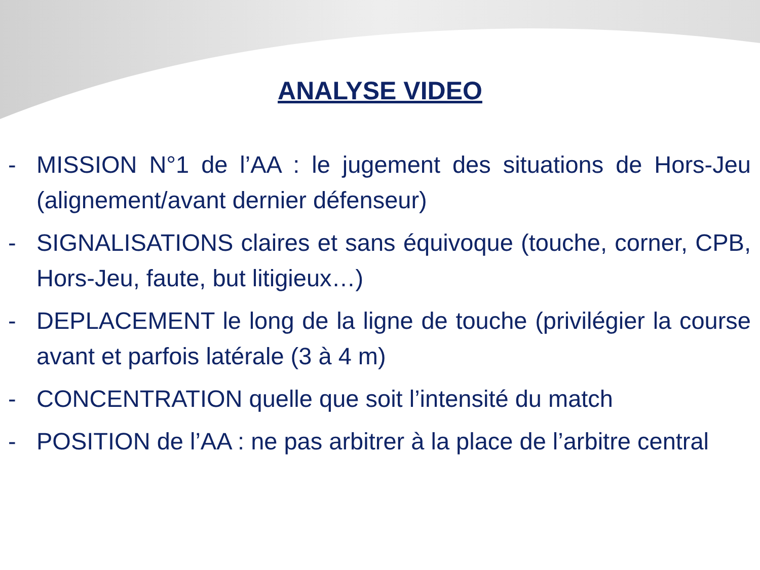ANALYSE VIDEO
- MISSION N°1 de l’AA : le jugement des situations de Hors-Jeu (alignement/avant dernier défenseur)
- SIGNALISATIONS claires et sans équivoque (touche, corner, CPB, Hors-Jeu, faute, but litigieux…)
- DEPLACEMENT le long de la ligne de touche (privilégier la course avant et parfois latérale (3 à 4 m)
- CONCENTRATION quelle que soit l’intensité du match
- POSITION de l’AA : ne pas arbitrer à la place de l’arbitre central